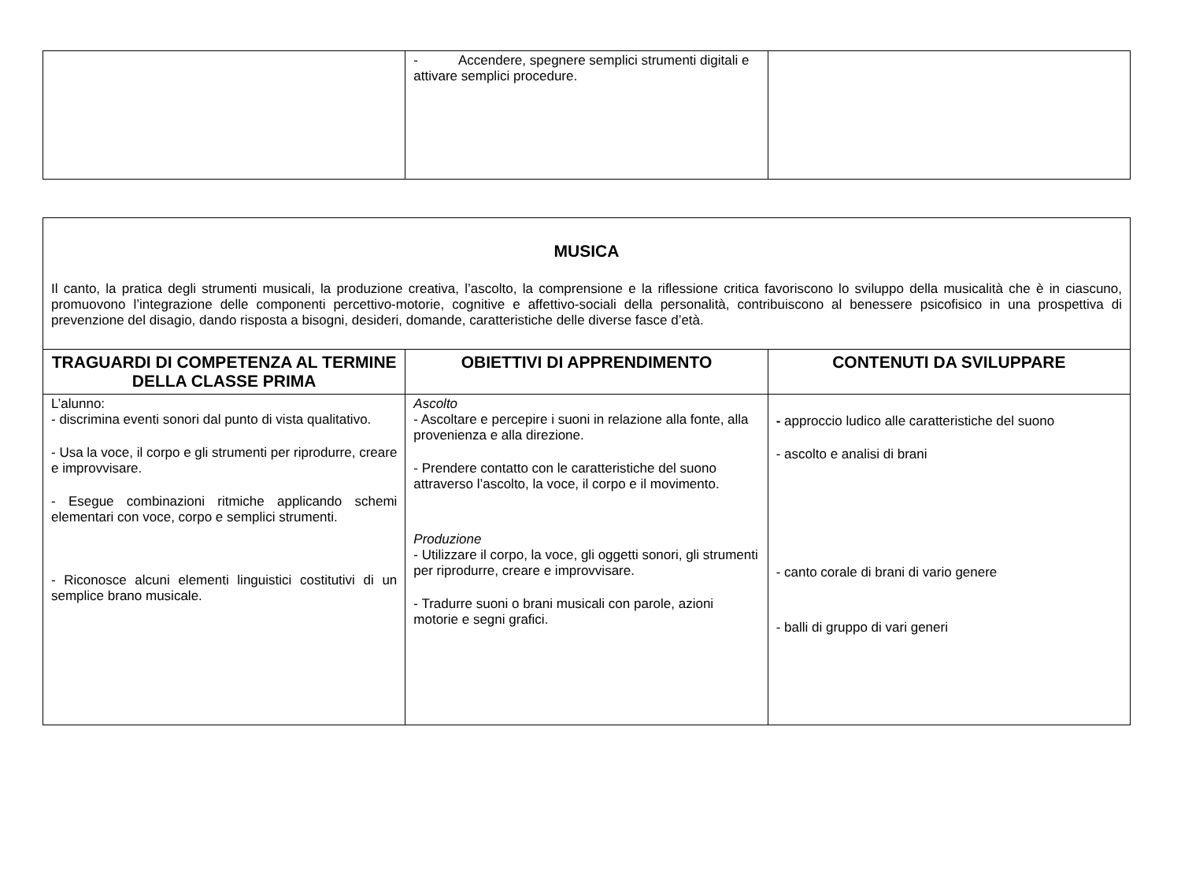| | - Accendere, spegnere semplici strumenti digitali e attivare semplici procedure. | |
| MUSICA Il canto, la pratica degli strumenti musicali, la produzione creativa, l’ascolto, la comprensione e la riflessione critica favoriscono lo sviluppo della musicalità che è in ciascuno, promuovono l’integrazione delle componenti percettivo-motorie, cognitive e affettivo-sociali della personalità, contribuiscono al benessere psicofisico in una prospettiva di prevenzione del disagio, dando risposta a bisogni, desideri, domande, caratteristiche delle diverse fasce d’età. | | |
| TRAGUARDI DI COMPETENZA AL TERMINE DELLA CLASSE PRIMA | OBIETTIVI DI APPRENDIMENTO | CONTENUTI DA SVILUPPARE |
| L’alunno: - discrimina eventi sonori dal punto di vista qualitativo. - Usa la voce, il corpo e gli strumenti per riprodurre, creare e improvvisare. - Esegue combinazioni ritmiche applicando schemi elementari con voce, corpo e semplici strumenti. - Riconosce alcuni elementi linguistici costitutivi di un semplice brano musicale. | Ascolto - Ascoltare e percepire i suoni in relazione alla fonte, alla provenienza e alla direzione. - Prendere contatto con le caratteristiche del suono attraverso l’ascolto, la voce, il corpo e il movimento. Produzione - Utilizzare il corpo, la voce, gli oggetti sonori, gli strumenti per riprodurre, creare e improvvisare. - Tradurre suoni o brani musicali con parole, azioni motorie e segni grafici. | - approccio ludico alle caratteristiche del suono - ascolto e analisi di brani - canto corale di brani di vario genere - balli di gruppo di vari generi |